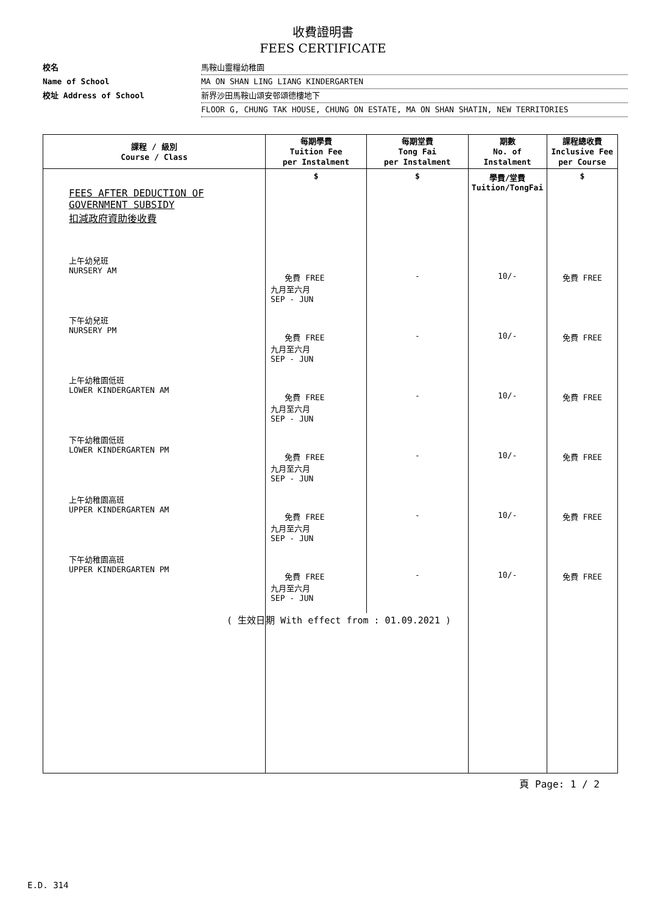收費證明書
FEES CERTIFICATE
校名 馬鞍山靈糧幼稚園
Name of School MA ON SHAN LING LIANG KINDERGARTEN
校址 Address of School 新界沙田馬鞍山頌安邨頌德樓地下
FLOOR G, CHUNG TAK HOUSE, CHUNG ON ESTATE, MA ON SHAN SHATIN, NEW TERRITORIES
| 課程 / 級別 Course / Class | 每期學費 Tuition Fee per Instalment | 每期堂費 Tong Fai per Instalment | 期數 No. of Instalment | 課程總收費 Inclusive Fee per Course |
| --- | --- | --- | --- | --- |
| FEES AFTER DEDUCTION OF GOVERNMENT SUBSIDY 扣減政府資助後收費 | $ | $ | 學費/堂費 Tuition/TongFai | $ |
| 上午幼兒班 NURSERY AM | 免費 FREE 九月至六月 SEP - JUN | - | 10/- | 免費 FREE |
| 下午幼兒班 NURSERY PM | 免費 FREE 九月至六月 SEP - JUN | - | 10/- | 免費 FREE |
| 上午幼稚園低班 LOWER KINDERGARTEN AM | 免費 FREE 九月至六月 SEP - JUN | - | 10/- | 免費 FREE |
| 下午幼稚園低班 LOWER KINDERGARTEN PM | 免費 FREE 九月至六月 SEP - JUN | - | 10/- | 免費 FREE |
| 上午幼稚園高班 UPPER KINDERGARTEN AM | 免費 FREE 九月至六月 SEP - JUN | - | 10/- | 免費 FREE |
| 下午幼稚園高班 UPPER KINDERGARTEN PM | 免費 FREE 九月至六月 SEP - JUN | - | 10/- | 免費 FREE |
| ( 生效日 | 期 With effect from : 01.09.2021 ) | | | |
頁 Page: 1 / 2
E.D. 314